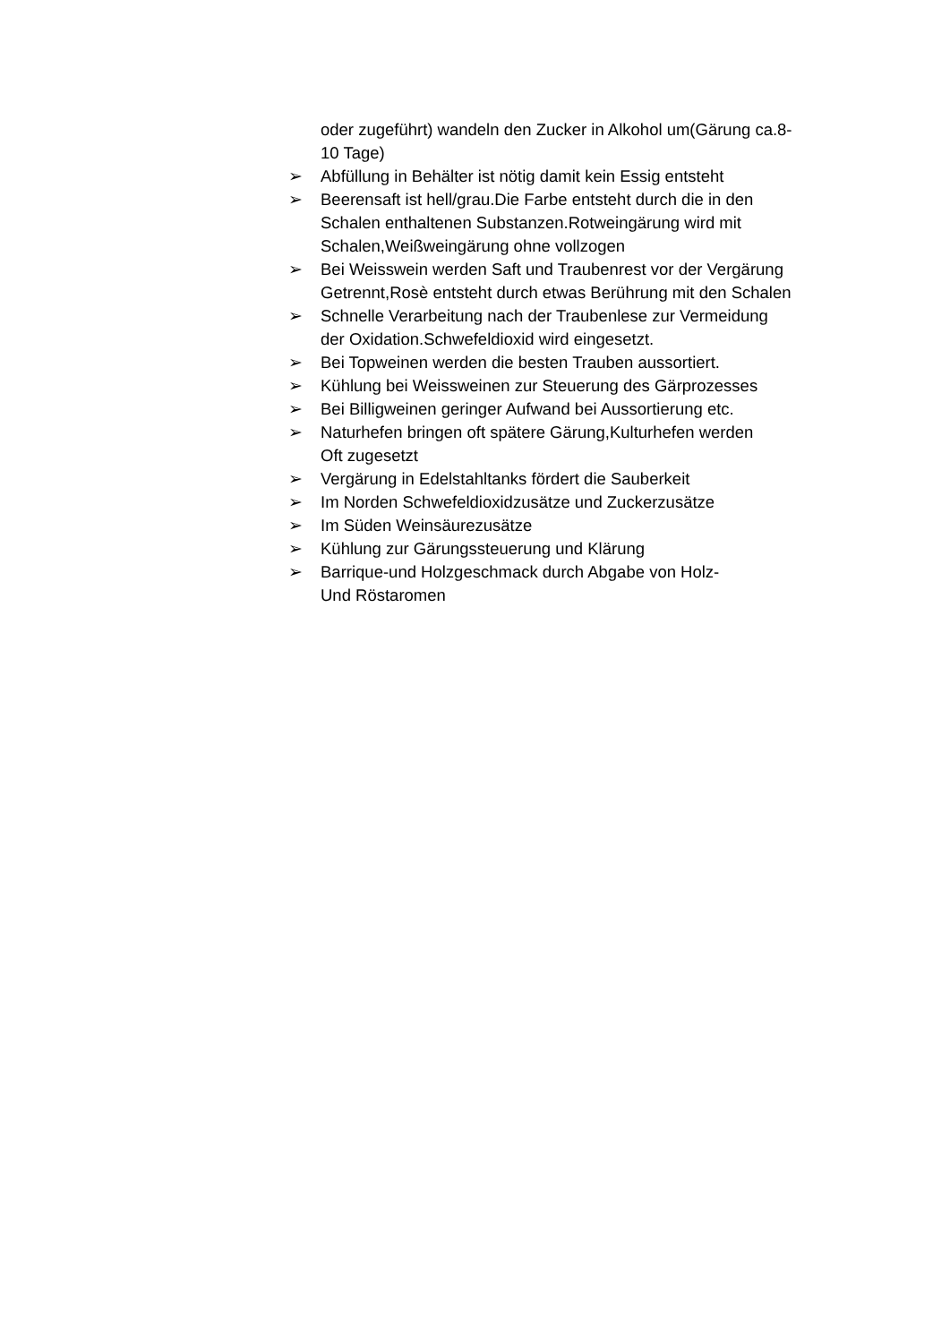oder zugeführt) wandeln den Zucker in Alkohol um(Gärung ca.8-
10 Tage)
➢ Abfüllung in Behälter ist nötig damit kein Essig entsteht
➢ Beerensaft ist hell/grau.Die Farbe entsteht durch die in den
Schalen enthaltenen Substanzen.Rotweingärung wird mit
Schalen,Weißweingärung ohne vollzogen
➢ Bei Weisswein werden Saft und Traubenrest vor der Vergärung
Getrennt,Rosè entsteht durch etwas Berührung mit den Schalen
➢ Schnelle Verarbeitung nach der Traubenlese zur Vermeidung
der Oxidation.Schwefeldioxid wird eingesetzt.
➢ Bei Topweinen werden die besten Trauben aussortiert.
➢ Kühlung bei Weissweinen zur Steuerung des Gärprozesses
➢ Bei Billigweinen geringer Aufwand bei Aussortierung etc.
➢ Naturhefen bringen oft spätere Gärung,Kulturhefen werden
Oft zugesetzt
➢ Vergärung in Edelstahltanks fördert die Sauberkeit
➢ Im Norden Schwefeldioxidzusätze und Zuckerzusätze
➢ Im Süden Weinsäurezusätze
➢ Kühlung zur Gärungssteuerung und Klärung
➢ Barrique-und Holzgeschmack durch Abgabe von Holz-
Und Röstaromen